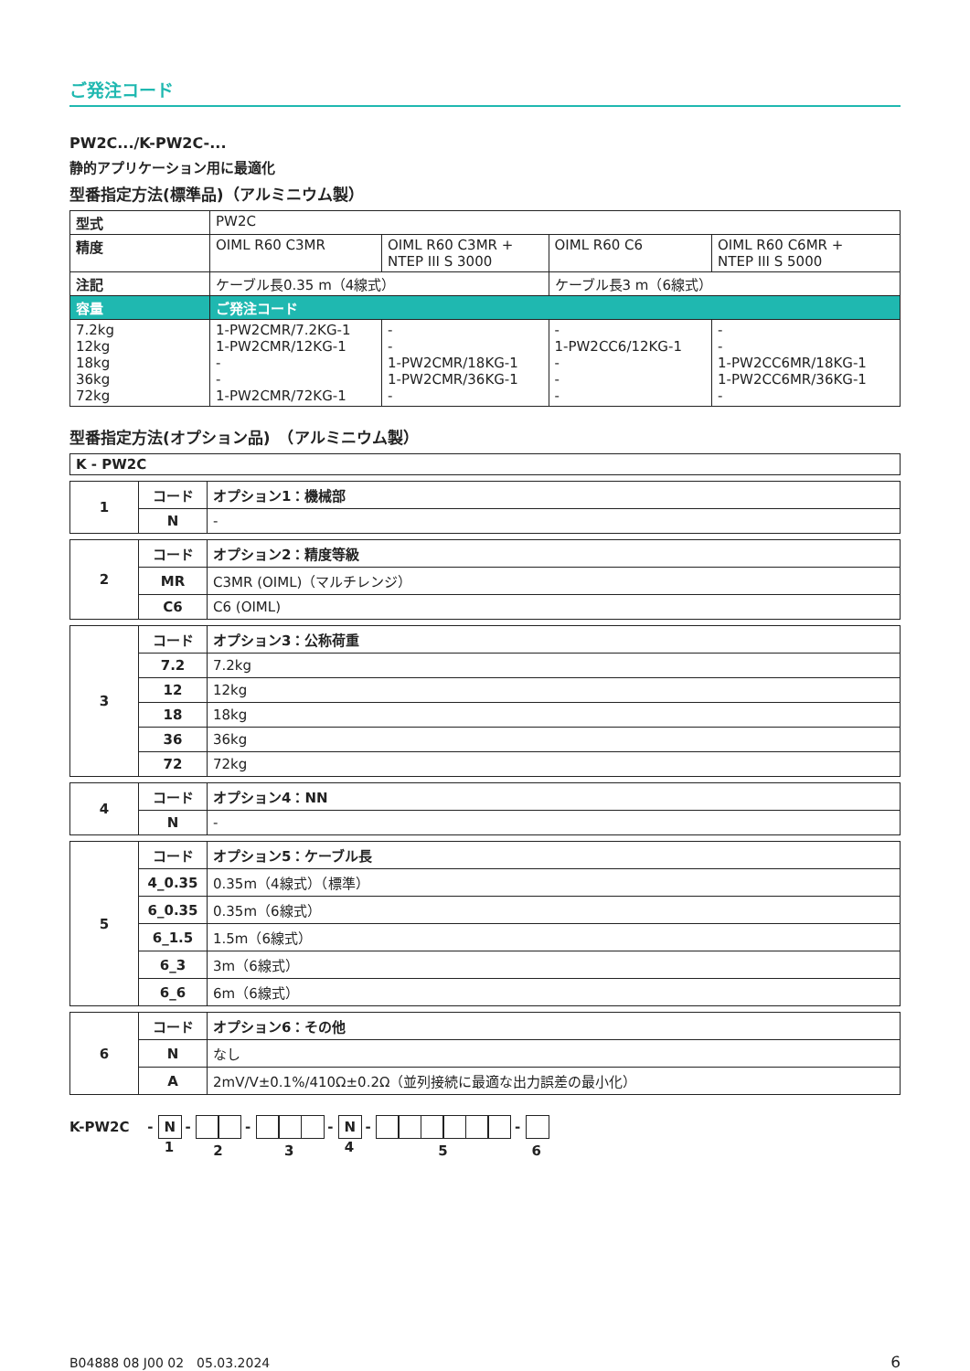ご発注コード
PW2C.../K-PW2C-...
静的アプリケーション用に最適化
型番指定方法(標準品)（アルミニウム製）
| 型式 | PW2C | | | |
| 精度 | OIML R60 C3MR | OIML R60 C3MR + NTEP III S 3000 | OIML R60 C6 | OIML R60 C6MR + NTEP III S 5000 |
| 注記 | ケーブル長0.35 m（4線式） | | ケーブル長3 m（6線式） | |
| 容量 | ご発注コード | | | |
| 7.2kg 12kg 18kg 36kg 72kg | 1-PW2CMR/7.2KG-1 1-PW2CMR/12KG-1 - - 1-PW2CMR/72KG-1 | - - 1-PW2CMR/18KG-1 1-PW2CMR/36KG-1 - | - 1-PW2CC6/12KG-1 - - - | - - 1-PW2CC6MR/18KG-1 1-PW2CC6MR/36KG-1 - |
型番指定方法(オプション品)　（アルミニウム製）
| K - PW2C |
| --- |
| 1 | コード | オプション1：機械部 |
| | N | - |
| 2 | コード | オプション2：精度等級 |
| | MR | C3MR (OIML)（マルチレンジ） |
| | C6 | C6 (OIML) |
| 3 | コード | オプション3：公称荷重 |
| | 7.2 | 7.2kg |
| | 12 | 12kg |
| | 18 | 18kg |
| | 36 | 36kg |
| | 72 | 72kg |
| 4 | コード | オプション4：NN |
| | N | - |
| 5 | コード | オプション5：ケーブル長 |
| | 4_0.35 | 0.35m（4線式）（標準） |
| | 6_0.35 | 0.35m（6線式） |
| | 6_1.5 | 1.5m（6線式） |
| | 6_3 | 3m（6線式） |
| | 6_6 | 6m（6線式） |
| 6 | コード | オプション6：その他 |
| | N | なし |
| | A | 2mV/V±0.1%/410Ω±0.2Ω（並列接続に最適な出力誤差の最小化） |
K-PW2C - N
1 -
2 -
3 - N
4 -
5 -
6
B04888 08 J00 02　05.03.2024 6